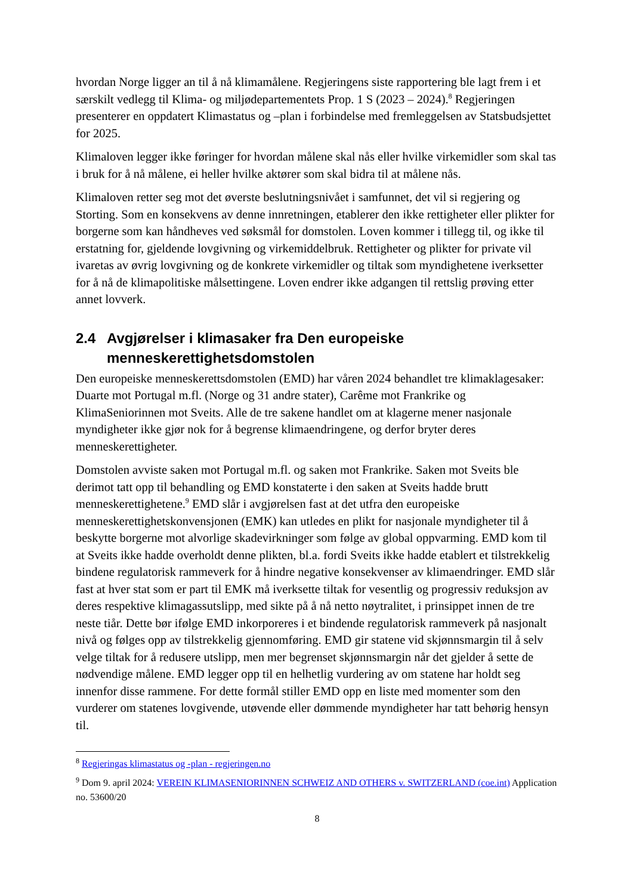hvordan Norge ligger an til å nå klimamålene. Regjeringens siste rapportering ble lagt frem i et særskilt vedlegg til Klima- og miljødepartementets Prop. 1 S (2023 – 2024).<sup>8</sup> Regjeringen presenterer en oppdatert Klimastatus og –plan i forbindelse med fremleggelsen av Statsbudsjettet for 2025.
Klimaloven legger ikke føringer for hvordan målene skal nås eller hvilke virkemidler som skal tas i bruk for å nå målene, ei heller hvilke aktører som skal bidra til at målene nås.
Klimaloven retter seg mot det øverste beslutningsnivået i samfunnet, det vil si regjering og Storting. Som en konsekvens av denne innretningen, etablerer den ikke rettigheter eller plikter for borgerne som kan håndheves ved søksmål for domstolen. Loven kommer i tillegg til, og ikke til erstatning for, gjeldende lovgivning og virkemiddelbruk. Rettigheter og plikter for private vil ivaretas av øvrig lovgivning og de konkrete virkemidler og tiltak som myndighetene iverksetter for å nå de klimapolitiske målsettingene. Loven endrer ikke adgangen til rettslig prøving etter annet lovverk.
2.4 Avgjørelser i klimasaker fra Den europeiske menneskerettighetsdomstolen
Den europeiske menneskerettsdomstolen (EMD) har våren 2024 behandlet tre klimaklagesaker: Duarte mot Portugal m.fl. (Norge og 31 andre stater), Carême mot Frankrike og KlimaSeniorinnen mot Sveits. Alle de tre sakene handlet om at klagerne mener nasjonale myndigheter ikke gjør nok for å begrense klimaendringene, og derfor bryter deres menneskerettigheter.
Domstolen avviste saken mot Portugal m.fl. og saken mot Frankrike. Saken mot Sveits ble derimot tatt opp til behandling og EMD konstaterte i den saken at Sveits hadde brutt menneskerettighetene.<sup>9</sup> EMD slår i avgjørelsen fast at det utfra den europeiske menneskerettighetskonvensjonen (EMK) kan utledes en plikt for nasjonale myndigheter til å beskytte borgerne mot alvorlige skadevirkninger som følge av global oppvarming. EMD kom til at Sveits ikke hadde overholdt denne plikten, bl.a. fordi Sveits ikke hadde etablert et tilstrekkelig bindene regulatorisk rammeverk for å hindre negative konsekvenser av klimaendringer. EMD slår fast at hver stat som er part til EMK må iverksette tiltak for vesentlig og progressiv reduksjon av deres respektive klimagassutslipp, med sikte på å nå netto nøytralitet, i prinsippet innen de tre neste tiår. Dette bør ifølge EMD inkorporeres i et bindende regulatorisk rammeverk på nasjonalt nivå og følges opp av tilstrekkelig gjennomføring. EMD gir statene vid skjønnsmargin til å selv velge tiltak for å redusere utslipp, men mer begrenset skjønnsmargin når det gjelder å sette de nødvendige målene. EMD legger opp til en helhetlig vurdering av om statene har holdt seg innenfor disse rammene. For dette formål stiller EMD opp en liste med momenter som den vurderer om statenes lovgivende, utøvende eller dømmende myndigheter har tatt behørig hensyn til.
<sup>8</sup> Regjeringas klimastatus og -plan - regjeringen.no
<sup>9</sup> Dom 9. april 2024: VEREIN KLIMASENIORINNEN SCHWEIZ AND OTHERS v. SWITZERLAND (coe.int) Application no. 53600/20
8